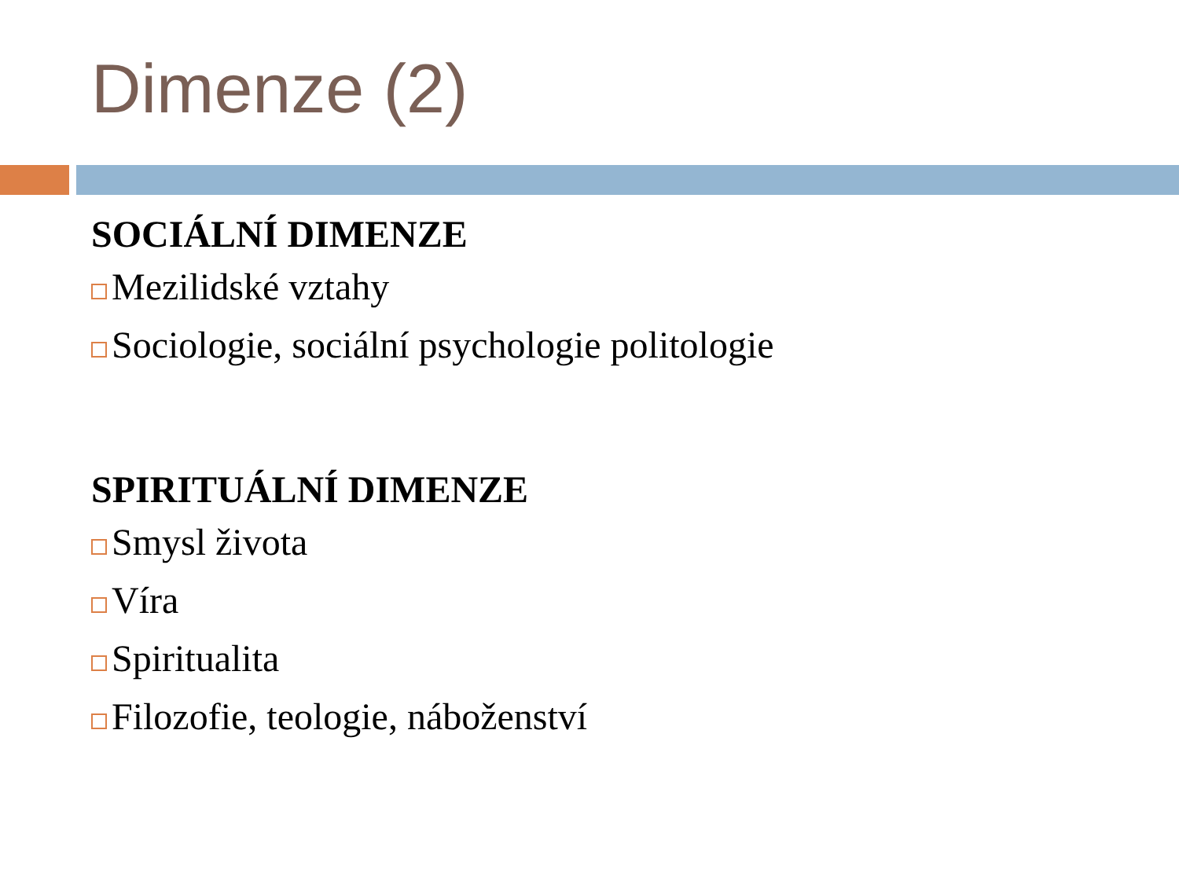Dimenze (2)
SOCIÁLNÍ DIMENZE
Mezilidské vztahy
Sociologie, sociální psychologie politologie
SPIRITUÁLNÍ DIMENZE
Smysl života
Víra
Spiritualita
Filozofie, teologie, náboženství